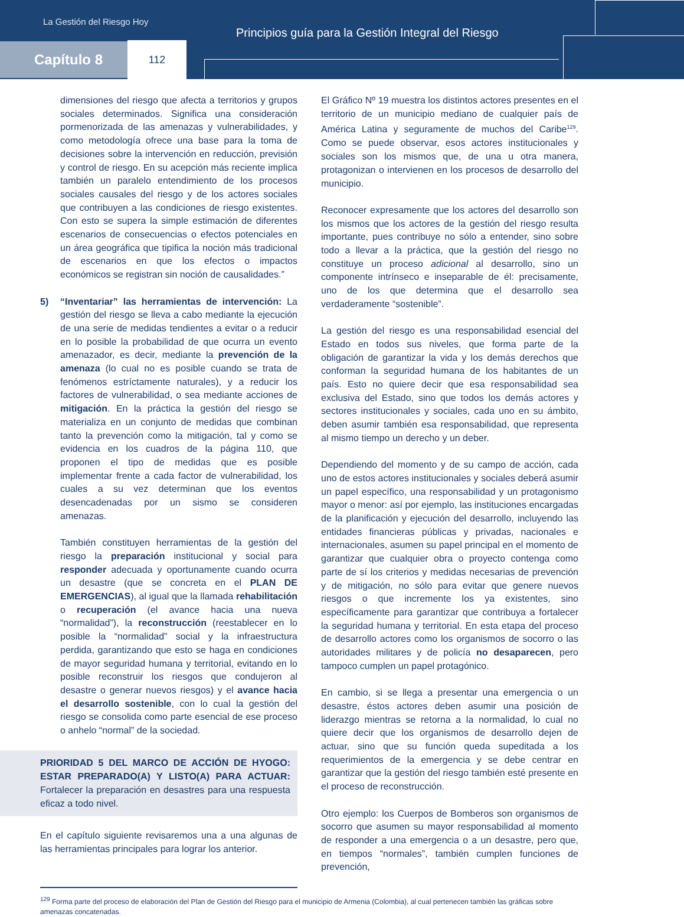La Gestión del Riesgo Hoy
Principios guía para la Gestión Integral del Riesgo
Capítulo 8 112
dimensiones del riesgo que afecta a territorios y grupos sociales determinados. Significa una consideración pormenorizada de las amenazas y vulnerabilidades, y como metodología ofrece una base para la toma de decisiones sobre la intervención en reducción, previsión y control de riesgo. En su acepción más reciente implica también un paralelo entendimiento de los procesos sociales causales del riesgo y de los actores sociales que contribuyen a las condiciones de riesgo existentes. Con esto se supera la simple estimación de diferentes escenarios de consecuencias o efectos potenciales en un área geográfica que tipifica la noción más tradicional de escenarios en que los efectos o impactos económicos se registran sin noción de causalidades.”
5) “Inventariar” las herramientas de intervención: La gestión del riesgo se lleva a cabo mediante la ejecución de una serie de medidas tendientes a evitar o a reducir en lo posible la probabilidad de que ocurra un evento amenazador, es decir, mediante la prevención de la amenaza (lo cual no es posible cuando se trata de fenómenos estríctamente naturales), y a reducir los factores de vulnerabilidad, o sea mediante acciones de mitigación. En la práctica la gestión del riesgo se materializa en un conjunto de medidas que combinan tanto la prevención como la mitigación, tal y como se evidencia en los cuadros de la página 110, que proponen el tipo de medidas que es posible implementar frente a cada factor de vulnerabilidad, los cuales a su vez determinan que los eventos desencadenadas por un sismo se consideren amenazas.
También constituyen herramientas de la gestión del riesgo la preparación institucional y social para responder adecuada y oportunamente cuando ocurra un desastre (que se concreta en el PLAN DE EMERGENCIAS), al igual que la llamada rehabilitación o recuperación (el avance hacia una nueva “normalidad”), la reconstrucción (reestablecer en lo posible la “normalidad” social y la infraestructura perdida, garantizando que esto se haga en condiciones de mayor seguridad humana y territorial, evitando en lo posible reconstruir los riesgos que condujeron al desastre o generar nuevos riesgos) y el avance hacia el desarrollo sostenible, con lo cual la gestión del riesgo se consolida como parte esencial de ese proceso o anhelo “normal” de la sociedad.
PRIORIDAD 5 DEL MARCO DE ACCIÓN DE HYOGO: ESTAR PREPARADO(A) Y LISTO(A) PARA ACTUAR: Fortalecer la preparación en desastres para una respuesta eficaz a todo nivel.
En el capítulo siguiente revisaremos una a una algunas de las herramientas principales para lograr los anterior.
El Gráfico Nº 19 muestra los distintos actores presentes en el territorio de un municipio mediano de cualquier país de América Latina y seguramente de muchos del Caribe<sup>129</sup>. Como se puede observar, esos actores institucionales y sociales son los mismos que, de una u otra manera, protagonizan o intervienen en los procesos de desarrollo del municipio.
Reconocer expresamente que los actores del desarrollo son los mismos que los actores de la gestión del riesgo resulta importante, pues contribuye no sólo a entender, sino sobre todo a llevar a la práctica, que la gestión del riesgo no constituye un proceso adicional al desarrollo, sino un componente intrínseco e inseparable de él: precisamente, uno de los que determina que el desarrollo sea verdaderamente “sostenible”.
La gestión del riesgo es una responsabilidad esencial del Estado en todos sus niveles, que forma parte de la obligación de garantizar la vida y los demás derechos que conforman la seguridad humana de los habitantes de un país. Esto no quiere decir que esa responsabilidad sea exclusiva del Estado, sino que todos los demás actores y sectores institucionales y sociales, cada uno en su ámbito, deben asumir también esa responsabilidad, que representa al mismo tiempo un derecho y un deber.
Dependiendo del momento y de su campo de acción, cada uno de estos actores institucionales y sociales deberá asumir un papel específico, una responsabilidad y un protagonismo mayor o menor: así por ejemplo, las instituciones encargadas de la planificación y ejecución del desarrollo, incluyendo las entidades financieras públicas y privadas, nacionales e internacionales, asumen su papel principal en el momento de garantizar que cualquier obra o proyecto contenga como parte de sí los criterios y medidas necesarias de prevención y de mitigación, no sólo para evitar que genere nuevos riesgos o que incremente los ya existentes, sino específicamente para garantizar que contribuya a fortalecer la seguridad humana y territorial. En esta etapa del proceso de desarrollo actores como los organismos de socorro o las autoridades militares y de policía no desaparecen, pero tampoco cumplen un papel protagónico.
En cambio, si se llega a presentar una emergencia o un desastre, éstos actores deben asumir una posición de liderazgo mientras se retorna a la normalidad, lo cual no quiere decir que los organismos de desarrollo dejen de actuar, sino que su función queda supeditada a los requerimientos de la emergencia y se debe centrar en garantizar que la gestión del riesgo también esté presente en el proceso de reconstrucción.
Otro ejemplo: los Cuerpos de Bomberos son organismos de socorro que asumen su mayor responsabilidad al momento de responder a una emergencia o a un desastre, pero que, en tiempos “normales”, también cumplen funciones de prevención,
<sup>129</sup> Forma parte del proceso de elaboración del Plan de Gestión del Riesgo para el municipio de Armenia (Colombia), al cual pertenecen también las gráficas sobre amenazas concatenadas.